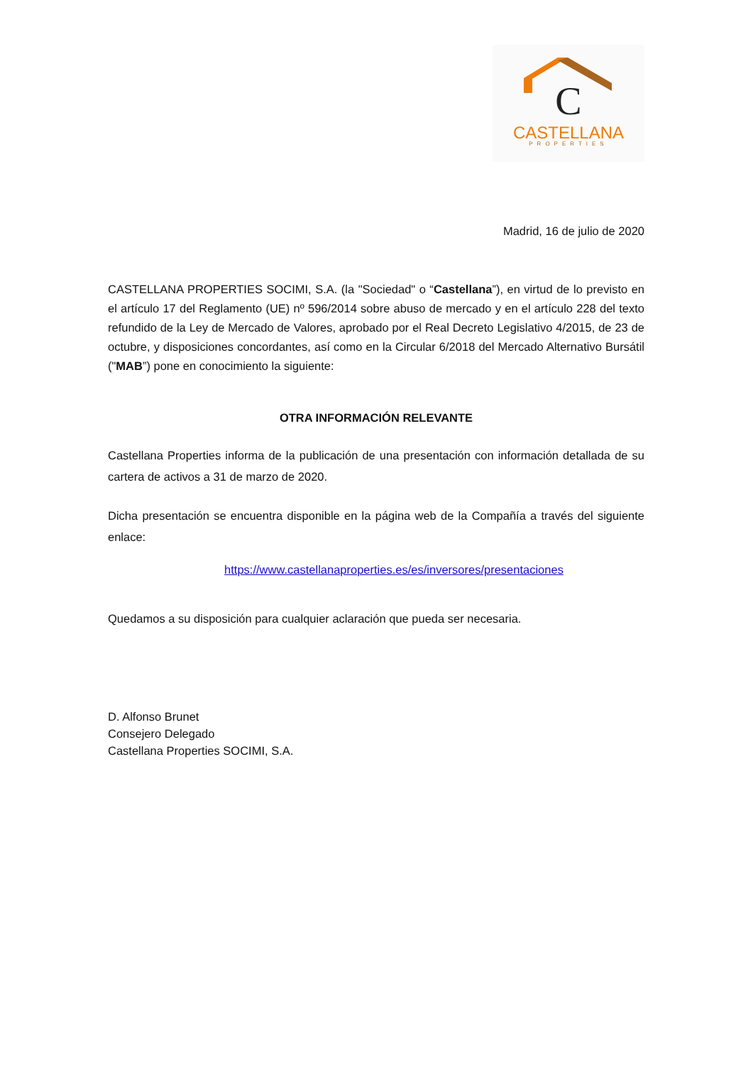C
CASTELLANA
PROPERTIES
Madrid, 16 de julio de 2020
CASTELLANA PROPERTIES SOCIMI, S.A. (la "Sociedad" o “Castellana”), en virtud de lo previsto en el artículo 17 del Reglamento (UE) nº 596/2014 sobre abuso de mercado y en el artículo 228 del texto refundido de la Ley de Mercado de Valores, aprobado por el Real Decreto Legislativo 4/2015, de 23 de octubre, y disposiciones concordantes, así como en la Circular 6/2018 del Mercado Alternativo Bursátil ("MAB”) pone en conocimiento la siguiente:
OTRA INFORMACIÓN RELEVANTE
Castellana Properties informa de la publicación de una presentación con información detallada de su cartera de activos a 31 de marzo de 2020.
Dicha presentación se encuentra disponible en la página web de la Compañía a través del siguiente enlace:
https://www.castellanaproperties.es/es/inversores/presentaciones
Quedamos a su disposición para cualquier aclaración que pueda ser necesaria.
D. Alfonso Brunet
Consejero Delegado
Castellana Properties SOCIMI, S.A.